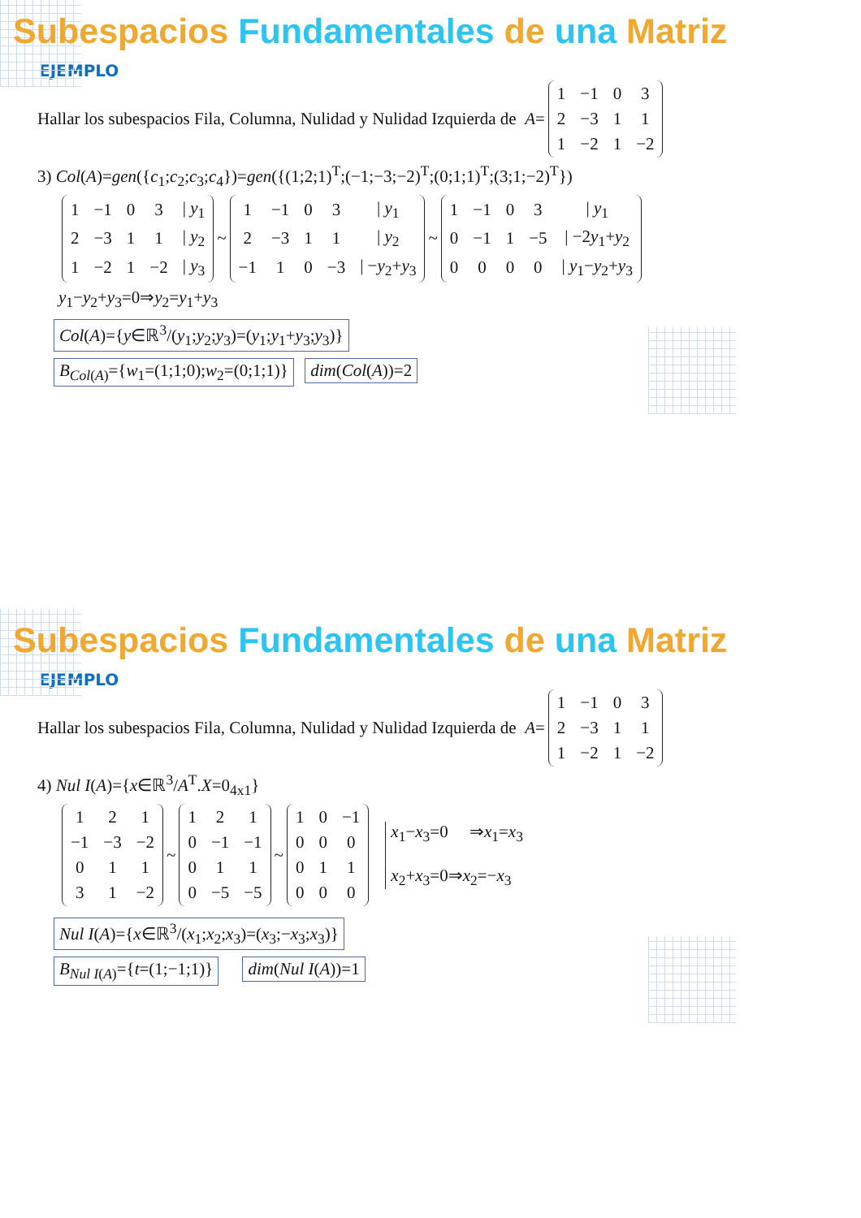Subespacios Fundamentales de una Matriz
EJEMPLO
Hallar los subespacios Fila, Columna, Nulidad y Nulidad Izquierda de A =
| 1 | −1 | 0 | 3 |
| 2 | −3 | 1 | 1 |
| 1 | −2 | 1 | −2 |
3) Col(A)=gen({c<sub>1</sub>;c<sub>2</sub>;c<sub>3</sub>;c<sub>4</sub>})=gen({(1;2;1)<sup>T</sup>;(−1;−3;−2)<sup>T</sup>;(0;1;1)<sup>T</sup>;(3;1;−2)<sup>T</sup>})
| 1 | −1 | 0 | 3 | / y<sub>1</sub> |
| 2 | −3 | 1 | 1 | / y<sub>2</sub> |
| 1 | −2 | 1 | −2 | / y<sub>3</sub> |
~
| 1 | −1 | 0 | 3 | / y<sub>1</sub> |
| 2 | −3 | 1 | 1 | / y<sub>2</sub> |
| −1 | 1 | 0 | −3 | / − y<sub>2</sub>+ y<sub>3</sub> |
~
| 1 | −1 | 0 | 3 | / y<sub>1</sub> |
| 0 | −1 | 1 | −5 | / −2 y<sub>1</sub>+ y<sub>2</sub> |
| 0 | 0 | 0 | 0 | / y<sub>1</sub>− y<sub>2</sub>+ y<sub>3</sub> |
y<sub>1</sub>−y<sub>2</sub>+y<sub>3</sub>=0⇒y<sub>2</sub>=y<sub>1</sub>+y<sub>3</sub>
Col(A)={y∈ℝ<sup>3</sup>/(y<sub>1</sub>;y<sub>2</sub>;y<sub>3</sub>)=(y<sub>1</sub>;y<sub>1</sub>+y<sub>3</sub>;y<sub>3</sub>)}
B<sub>Col(A)</sub>={w<sub>1</sub>=(1;1;0);w<sub>2</sub>=(0;1;1)} dim(Col(A))=2
Subespacios Fundamentales de una Matriz
EJEMPLO
Hallar los subespacios Fila, Columna, Nulidad y Nulidad Izquierda de A =
| 1 | −1 | 0 | 3 |
| 2 | −3 | 1 | 1 |
| 1 | −2 | 1 | −2 |
4) Nul I(A)={x∈ℝ<sup>3</sup>/A<sup>T</sup>.X=0<sub>4x1</sub>}
| 1 | 2 | 1 |
| −1 | −3 | −2 |
| 0 | 1 | 1 |
| 3 | 1 | −2 |
~
| 1 | 2 | 1 |
| 0 | −1 | −1 |
| 0 | 1 | 1 |
| 0 | −5 | −5 |
~
| 1 | 0 | −1 |
| 0 | 0 | 0 |
| 0 | 1 | 1 |
| 0 | 0 | 0 |
x<sub>1</sub>−x<sub>3</sub>=0 ⇒x<sub>1</sub>=x<sub>3</sub>
x<sub>2</sub>+x<sub>3</sub>=0⇒x<sub>2</sub>=−x<sub>3</sub>
Nul I(A)={x∈ℝ<sup>3</sup>/(x<sub>1</sub>;x<sub>2</sub>;x<sub>3</sub>)=(x<sub>3</sub>;−x<sub>3</sub>;x<sub>3</sub>)}
B<sub>Nul I(A)</sub>={t=(1;−1;1)} dim(Nul I(A))=1